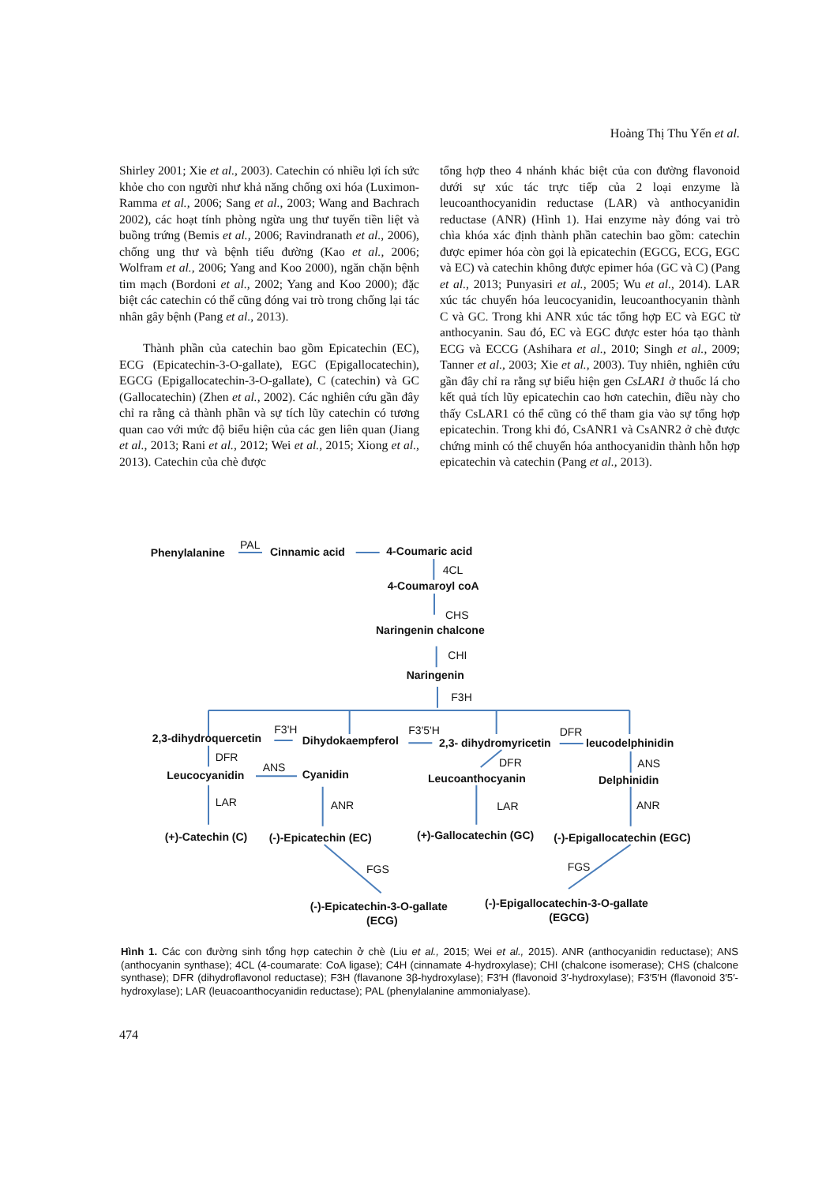Hoàng Thị Thu Yến et al.
Shirley 2001; Xie et al., 2003). Catechin có nhiều lợi ích sức khỏe cho con người như khả năng chống oxi hóa (Luximon-Ramma et al., 2006; Sang et al., 2003; Wang and Bachrach 2002), các hoạt tính phòng ngừa ung thư tuyến tiền liệt và buồng trứng (Bemis et al., 2006; Ravindranath et al., 2006), chống ung thư và bệnh tiểu đường (Kao et al., 2006; Wolfram et al., 2006; Yang and Koo 2000), ngăn chặn bệnh tim mạch (Bordoni et al., 2002; Yang and Koo 2000); đặc biệt các catechin có thể cũng đóng vai trò trong chống lại tác nhân gây bệnh (Pang et al., 2013).
Thành phần của catechin bao gồm Epicatechin (EC), ECG (Epicatechin-3-O-gallate), EGC (Epigallocatechin), EGCG (Epigallocatechin-3-O-gallate), C (catechin) và GC (Gallocatechin) (Zhen et al., 2002). Các nghiên cứu gần đây chỉ ra rằng cả thành phần và sự tích lũy catechin có tương quan cao với mức độ biểu hiện của các gen liên quan (Jiang et al., 2013; Rani et al., 2012; Wei et al., 2015; Xiong et al., 2013). Catechin của chè được
tổng hợp theo 4 nhánh khác biệt của con đường flavonoid dưới sự xúc tác trực tiếp của 2 loại enzyme là leucoanthocyanidin reductase (LAR) và anthocyanidin reductase (ANR) (Hình 1). Hai enzyme này đóng vai trò chìa khóa xác định thành phần catechin bao gồm: catechin được epimer hóa còn gọi là epicatechin (EGCG, ECG, EGC và EC) và catechin không được epimer hóa (GC và C) (Pang et al., 2013; Punyasiri et al., 2005; Wu et al., 2014). LAR xúc tác chuyển hóa leucocyanidin, leucoanthocyanin thành C và GC. Trong khi ANR xúc tác tổng hợp EC và EGC từ anthocyanin. Sau đó, EC và EGC được ester hóa tạo thành ECG và ECCG (Ashihara et al., 2010; Singh et al., 2009; Tanner et al., 2003; Xie et al., 2003). Tuy nhiên, nghiên cứu gần đây chỉ ra rằng sự biểu hiện gen CsLAR1 ở thuốc lá cho kết quả tích lũy epicatechin cao hơn catechin, điều này cho thấy CsLAR1 có thể cũng có thể tham gia vào sự tổng hợp epicatechin. Trong khi đó, CsANR1 và CsANR2 ở chè được chứng minh có thể chuyển hóa anthocyanidin thành hỗn hợp epicatechin và catechin (Pang et al., 2013).
Phenylalanine
PAL
Cinnamic acid
4-Coumaric acid
4CL
4-Coumaroyl coA
CHS
Naringenin chalcone
CHI
Naringenin
F3H
2,3-dihydroquercetin
F3'H
Dihydokaempferol
F3'5'H
2,3- dihydromyricetin
DFR
leucodelphinidin
DFR
Leucocyanidin
ANS
Cyanidin
DFR
Leucoanthocyanin
ANS
Delphinidin
LAR
ANR
LAR
ANR
(+)-Catechin (C)
(-)-Epicatechin (EC)
(+)-Gallocatechin (GC)
(-)-Epigallocatechin (EGC)
FGS
FGS
(-)-Epicatechin-3-O-gallate
(ECG)
(-)-Epigallocatechin-3-O-gallate
(EGCG)
Hình 1. Các con đường sinh tổng hợp catechin ở chè (Liu et al., 2015; Wei et al., 2015). ANR (anthocyanidin reductase); ANS (anthocyanin synthase); 4CL (4-coumarate: CoA ligase); C4H (cinnamate 4-hydroxylase); CHI (chalcone isomerase); CHS (chalcone synthase); DFR (dihydroflavonol reductase); F3H (flavanone 3β-hydroxylase); F3′H (flavonoid 3′-hydroxylase); F3′5′H (flavonoid 3′5′-hydroxylase); LAR (leuacoanthocyanidin reductase); PAL (phenylalanine ammonialyase).
474